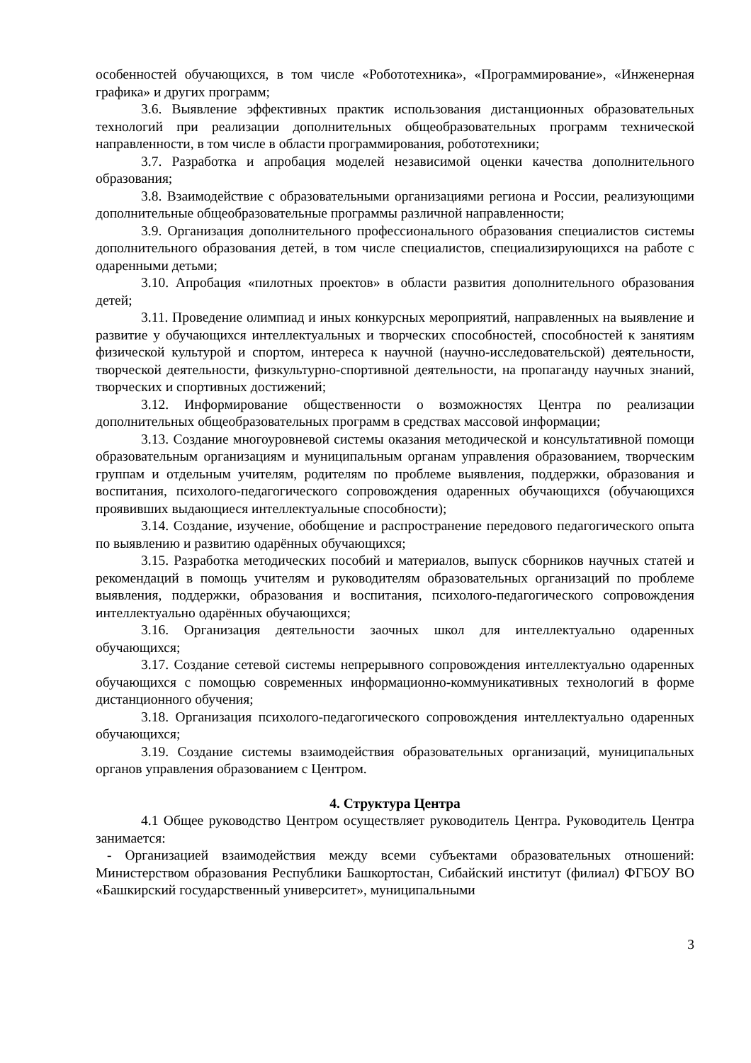особенностей обучающихся, в том числе «Робототехника», «Программирование», «Инженерная графика» и других программ;
3.6. Выявление эффективных практик использования дистанционных образовательных технологий при реализации дополнительных общеобразовательных программ технической направленности, в том числе в области программирования, робототехники;
3.7. Разработка и апробация моделей независимой оценки качества дополнительного образования;
3.8. Взаимодействие с образовательными организациями региона и России, реализующими дополнительные общеобразовательные программы различной направленности;
3.9. Организация дополнительного профессионального образования специалистов системы дополнительного образования детей, в том числе специалистов, специализирующихся на работе с одаренными детьми;
3.10. Апробация «пилотных проектов» в области развития дополнительного образования детей;
3.11. Проведение олимпиад и иных конкурсных мероприятий, направленных на выявление и развитие у обучающихся интеллектуальных и творческих способностей, способностей к занятиям физической культурой и спортом, интереса к научной (научно-исследовательской) деятельности, творческой деятельности, физкультурно-спортивной деятельности, на пропаганду научных знаний, творческих и спортивных достижений;
3.12. Информирование общественности о возможностях Центра по реализации дополнительных общеобразовательных программ в средствах массовой информации;
3.13. Создание многоуровневой системы оказания методической и консультативной помощи образовательным организациям и муниципальным органам управления образованием, творческим группам и отдельным учителям, родителям по проблеме выявления, поддержки, образования и воспитания, психолого-педагогического сопровождения одаренных обучающихся (обучающихся проявивших выдающиеся интеллектуальные способности);
3.14. Создание, изучение, обобщение и распространение передового педагогического опыта по выявлению и развитию одарённых обучающихся;
3.15. Разработка методических пособий и материалов, выпуск сборников научных статей и рекомендаций в помощь учителям и руководителям образовательных организаций по проблеме выявления, поддержки, образования и воспитания, психолого-педагогического сопровождения интеллектуально одарённых обучающихся;
3.16. Организация деятельности заочных школ для интеллектуально одаренных обучающихся;
3.17. Создание сетевой системы непрерывного сопровождения интеллектуально одаренных обучающихся с помощью современных информационно-коммуникативных технологий в форме дистанционного обучения;
3.18. Организация психолого-педагогического сопровождения интеллектуально одаренных обучающихся;
3.19. Создание системы взаимодействия образовательных организаций, муниципальных органов управления образованием с Центром.
4. Структура Центра
4.1 Общее руководство Центром осуществляет руководитель Центра. Руководитель Центра занимается:
- Организацией взаимодействия между всеми субъектами образовательных отношений: Министерством образования Республики Башкортостан, Сибайский институт (филиал) ФГБОУ ВО «Башкирский государственный университет», муниципальными
3